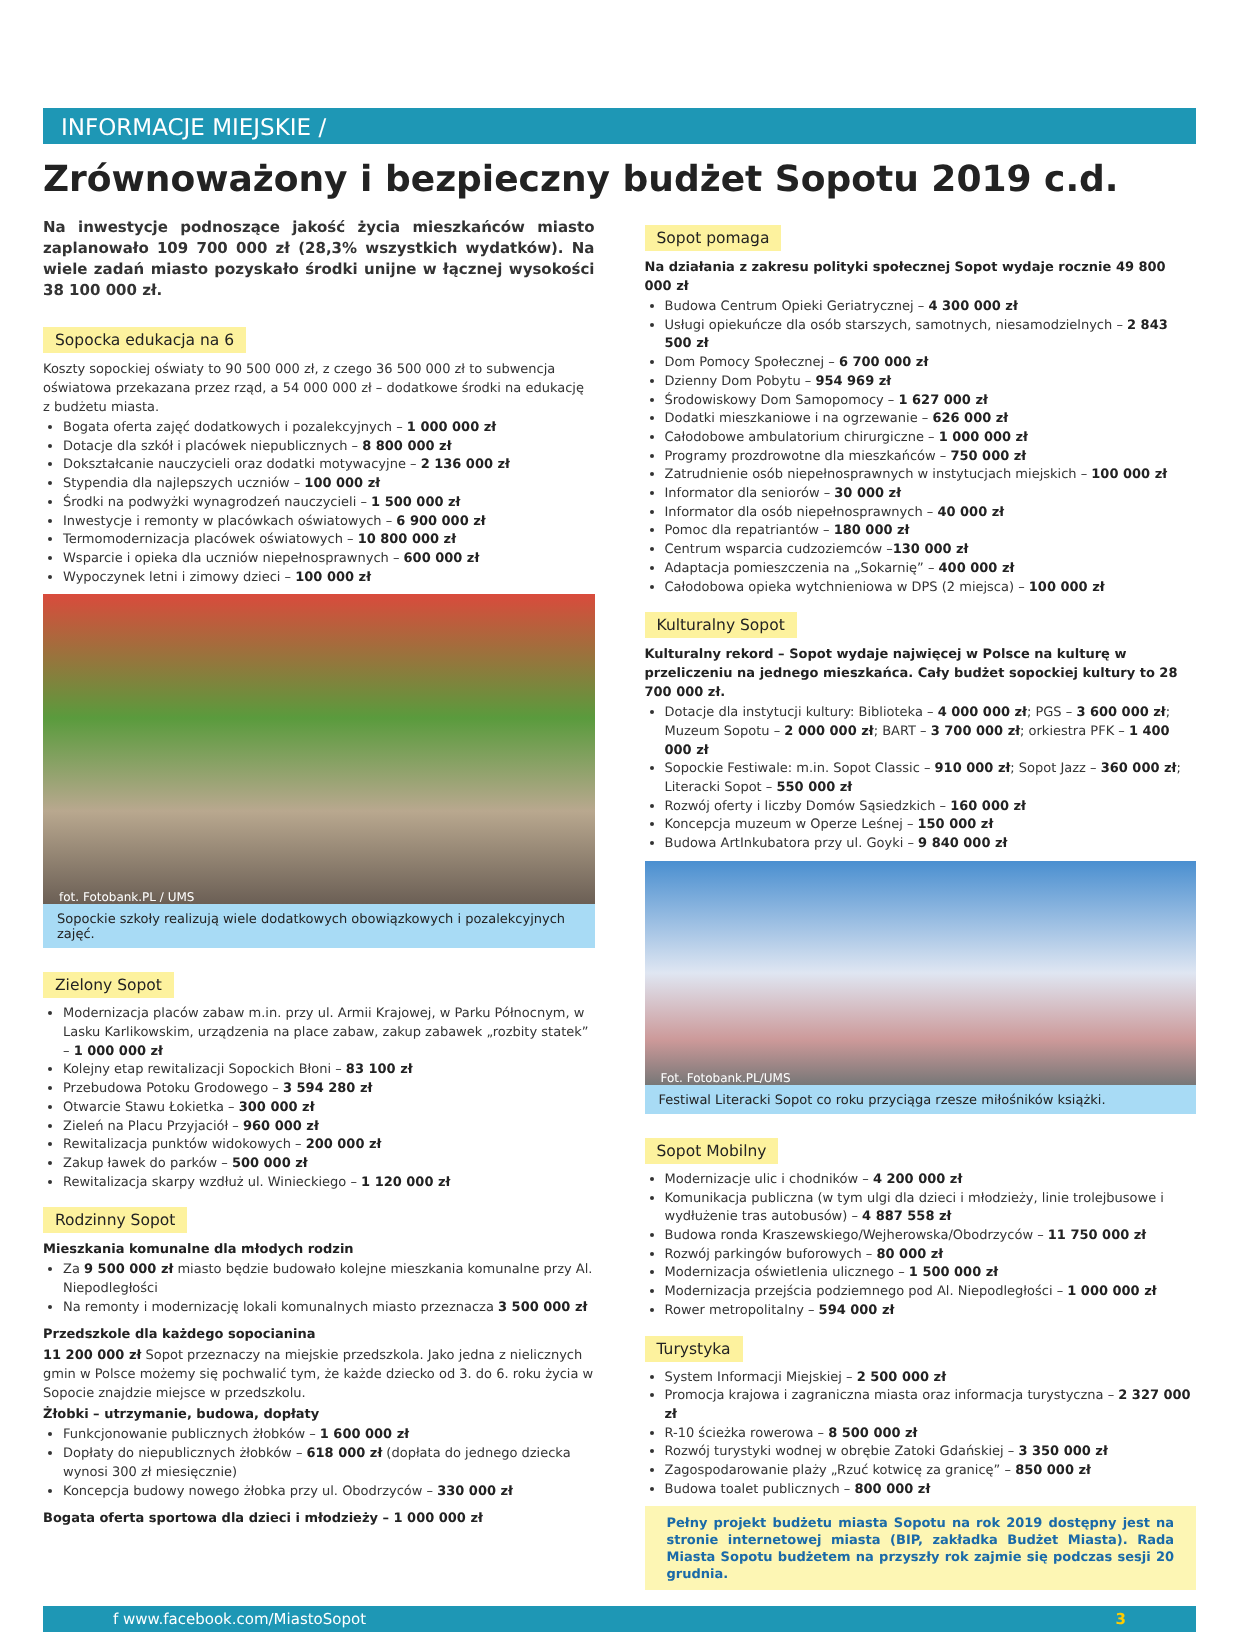INFORMACJE MIEJSKIE /
Zrównoważony i bezpieczny budżet Sopotu 2019 c.d.
Na inwestycje podnoszące jakość życia mieszkańców miasto zaplanowało 109 700 000 zł (28,3% wszystkich wydatków). Na wiele zadań miasto pozyskało środki unijne w łącznej wysokości 38 100 000 zł.
Sopocka edukacja na 6
Koszty sopockiej oświaty to 90 500 000 zł, z czego 36 500 000 zł to subwencja oświatowa przekazana przez rząd, a 54 000 000 zł – dodatkowe środki na edukację z budżetu miasta.
Bogata oferta zajęć dodatkowych i pozalekcyjnych – 1 000 000 zł
Dotacje dla szkół i placówek niepublicznych – 8 800 000 zł
Dokształcanie nauczycieli oraz dodatki motywacyjne – 2 136 000 zł
Stypendia dla najlepszych uczniów – 100 000 zł
Środki na podwyżki wynagrodzeń nauczycieli – 1 500 000 zł
Inwestycje i remonty w placówkach oświatowych – 6 900 000 zł
Termomodernizacja placówek oświatowych – 10 800 000 zł
Wsparcie i opieka dla uczniów niepełnosprawnych – 600 000 zł
Wypoczynek letni i zimowy dzieci – 100 000 zł
fot. Fotobank.PL / UMS
Sopockie szkoły realizują wiele dodatkowych obowiązkowych i pozalekcyjnych zajęć.
Zielony Sopot
Modernizacja placów zabaw m.in. przy ul. Armii Krajowej, w Parku Północnym, w Lasku Karlikowskim, urządzenia na place zabaw, zakup zabawek „rozbity statek” – 1 000 000 zł
Kolejny etap rewitalizacji Sopockich Błoni – 83 100 zł
Przebudowa Potoku Grodowego – 3 594 280 zł
Otwarcie Stawu Łokietka – 300 000 zł
Zieleń na Placu Przyjaciół – 960 000 zł
Rewitalizacja punktów widokowych – 200 000 zł
Zakup ławek do parków – 500 000 zł
Rewitalizacja skarpy wzdłuż ul. Winieckiego – 1 120 000 zł
Rodzinny Sopot
Mieszkania komunalne dla młodych rodzin
Za 9 500 000 zł miasto będzie budowało kolejne mieszkania komunalne przy Al. Niepodległości
Na remonty i modernizację lokali komunalnych miasto przeznacza 3 500 000 zł
Przedszkole dla każdego sopocianina
11 200 000 zł Sopot przeznaczy na miejskie przedszkola. Jako jedna z nielicznych gmin w Polsce możemy się pochwalić tym, że każde dziecko od 3. do 6. roku życia w Sopocie znajdzie miejsce w przedszkolu.
Żłobki – utrzymanie, budowa, dopłaty
Funkcjonowanie publicznych żłobków – 1 600 000 zł
Dopłaty do niepublicznych żłobków – 618 000 zł (dopłata do jednego dziecka wynosi 300 zł miesięcznie)
Koncepcja budowy nowego żłobka przy ul. Obodrzyców – 330 000 zł
Bogata oferta sportowa dla dzieci i młodzieży – 1 000 000 zł
Sopot pomaga
Na działania z zakresu polityki społecznej Sopot wydaje rocznie 49 800 000 zł
Budowa Centrum Opieki Geriatrycznej – 4 300 000 zł
Usługi opiekuńcze dla osób starszych, samotnych, niesamodzielnych – 2 843 500 zł
Dom Pomocy Społecznej – 6 700 000 zł
Dzienny Dom Pobytu – 954 969 zł
Środowiskowy Dom Samopomocy – 1 627 000 zł
Dodatki mieszkaniowe i na ogrzewanie – 626 000 zł
Całodobowe ambulatorium chirurgiczne – 1 000 000 zł
Programy prozdrowotne dla mieszkańców – 750 000 zł
Zatrudnienie osób niepełnosprawnych w instytucjach miejskich – 100 000 zł
Informator dla seniorów – 30 000 zł
Informator dla osób niepełnosprawnych – 40 000 zł
Pomoc dla repatriantów – 180 000 zł
Centrum wsparcia cudzoziemców –130 000 zł
Adaptacja pomieszczenia na „Sokarnię” – 400 000 zł
Całodobowa opieka wytchnieniowa w DPS (2 miejsca) – 100 000 zł
Kulturalny Sopot
Kulturalny rekord – Sopot wydaje najwięcej w Polsce na kulturę w przeliczeniu na jednego mieszkańca. Cały budżet sopockiej kultury to 28 700 000 zł.
Dotacje dla instytucji kultury: Biblioteka – 4 000 000 zł; PGS – 3 600 000 zł; Muzeum Sopotu – 2 000 000 zł; BART – 3 700 000 zł; orkiestra PFK – 1 400 000 zł
Sopockie Festiwale: m.in. Sopot Classic – 910 000 zł; Sopot Jazz – 360 000 zł; Literacki Sopot – 550 000 zł
Rozwój oferty i liczby Domów Sąsiedzkich – 160 000 zł
Koncepcja muzeum w Operze Leśnej – 150 000 zł
Budowa ArtInkubatora przy ul. Goyki – 9 840 000 zł
Fot. Fotobank.PL/UMS
Festiwal Literacki Sopot co roku przyciąga rzesze miłośników książki.
Sopot Mobilny
Modernizacje ulic i chodników – 4 200 000 zł
Komunikacja publiczna (w tym ulgi dla dzieci i młodzieży, linie trolejbusowe i wydłużenie tras autobusów) – 4 887 558 zł
Budowa ronda Kraszewskiego/Wejherowska/Obodrzyców – 11 750 000 zł
Rozwój parkingów buforowych – 80 000 zł
Modernizacja oświetlenia ulicznego – 1 500 000 zł
Modernizacja przejścia podziemnego pod Al. Niepodległości – 1 000 000 zł
Rower metropolitalny – 594 000 zł
Turystyka
System Informacji Miejskiej – 2 500 000 zł
Promocja krajowa i zagraniczna miasta oraz informacja turystyczna – 2 327 000 zł
R-10 ścieżka rowerowa – 8 500 000 zł
Rozwój turystyki wodnej w obrębie Zatoki Gdańskiej – 3 350 000 zł
Zagospodarowanie plaży „Rzuć kotwicę za granicę” – 850 000 zł
Budowa toalet publicznych – 800 000 zł
Pełny projekt budżetu miasta Sopotu na rok 2019 dostępny jest na stronie internetowej miasta (BIP, zakładka Budżet Miasta). Rada Miasta Sopotu budżetem na przyszły rok zajmie się podczas sesji 20 grudnia.
f www.facebook.com/MiastoSopot 3